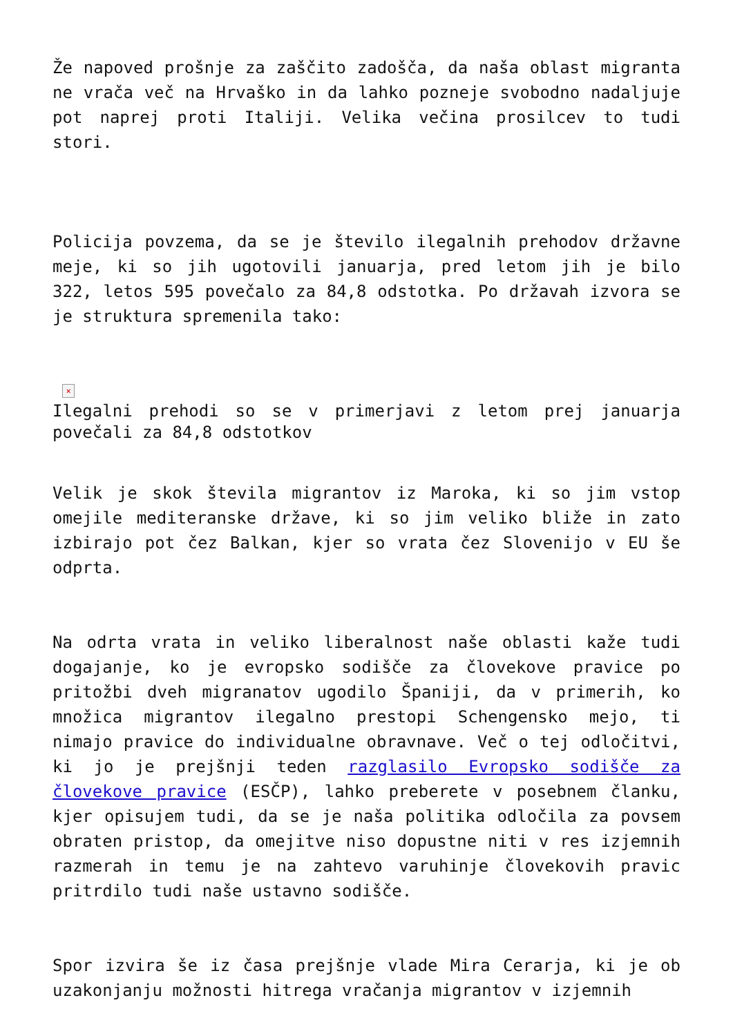Že napoved prošnje za zaščito zadošča, da naša oblast migranta ne vrača več na Hrvaško in da lahko pozneje svobodno nadaljuje pot naprej proti Italiji. Velika večina prosilcev to tudi stori.
Policija povzema, da se je število ilegalnih prehodov državne meje, ki so jih ugotovili januarja, pred letom jih je bilo 322, letos 595 povečalo za 84,8 odstotka. Po državah izvora se je struktura spremenila tako:
×
Ilegalni prehodi so se v primerjavi z letom prej januarja povečali za 84,8 odstotkov
Velik je skok števila migrantov iz Maroka, ki so jim vstop omejile mediteranske države, ki so jim veliko bliže in zato izbirajo pot čez Balkan, kjer so vrata čez Slovenijo v EU še odprta.
Na odrta vrata in veliko liberalnost naše oblasti kaže tudi dogajanje, ko je evropsko sodišče za človekove pravice po pritožbi dveh migranatov ugodilo Španiji, da v primerih, ko množica migrantov ilegalno prestopi Schengensko mejo, ti nimajo pravice do individualne obravnave. Več o tej odločitvi, ki jo je prejšnji teden razglasilo Evropsko sodišče za človekove pravice (ESČP), lahko preberete v posebnem članku, kjer opisujem tudi, da se je naša politika odločila za povsem obraten pristop, da omejitve niso dopustne niti v res izjemnih razmerah in temu je na zahtevo varuhinje človekovih pravic pritrdilo tudi naše ustavno sodišče.
Spor izvira še iz časa prejšnje vlade Mira Cerarja, ki je ob uzakonjanju možnosti hitrega vračanja migrantov v izjemnih